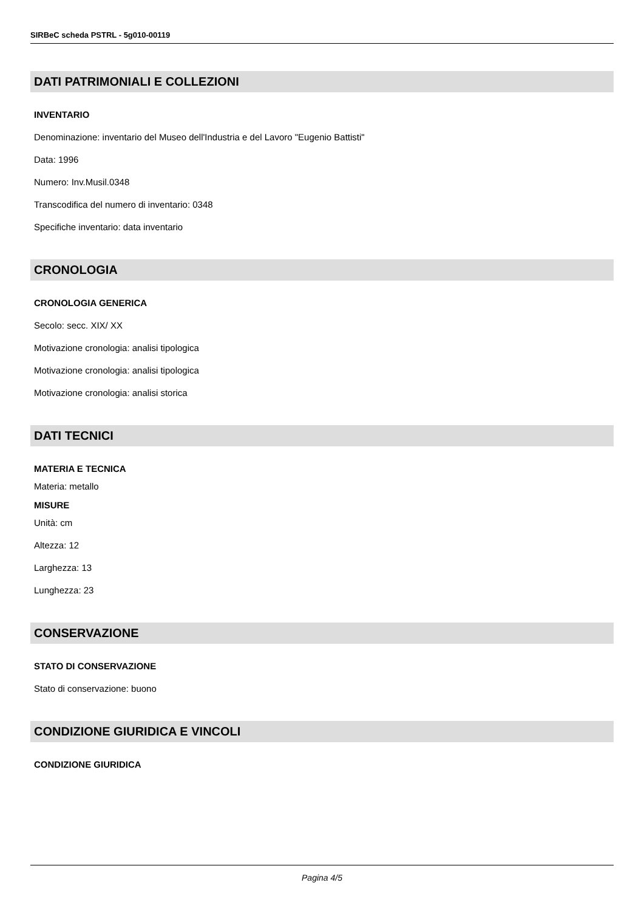SIRBeC scheda PSTRL - 5g010-00119
DATI PATRIMONIALI E COLLEZIONI
INVENTARIO
Denominazione: inventario del Museo dell'Industria e del Lavoro "Eugenio Battisti"
Data: 1996
Numero: Inv.Musil.0348
Transcodifica del numero di inventario: 0348
Specifiche inventario: data inventario
CRONOLOGIA
CRONOLOGIA GENERICA
Secolo: secc. XIX/ XX
Motivazione cronologia: analisi tipologica
Motivazione cronologia: analisi tipologica
Motivazione cronologia: analisi storica
DATI TECNICI
MATERIA E TECNICA
Materia: metallo
MISURE
Unità: cm
Altezza: 12
Larghezza: 13
Lunghezza: 23
CONSERVAZIONE
STATO DI CONSERVAZIONE
Stato di conservazione: buono
CONDIZIONE GIURIDICA E VINCOLI
CONDIZIONE GIURIDICA
Pagina 4/5